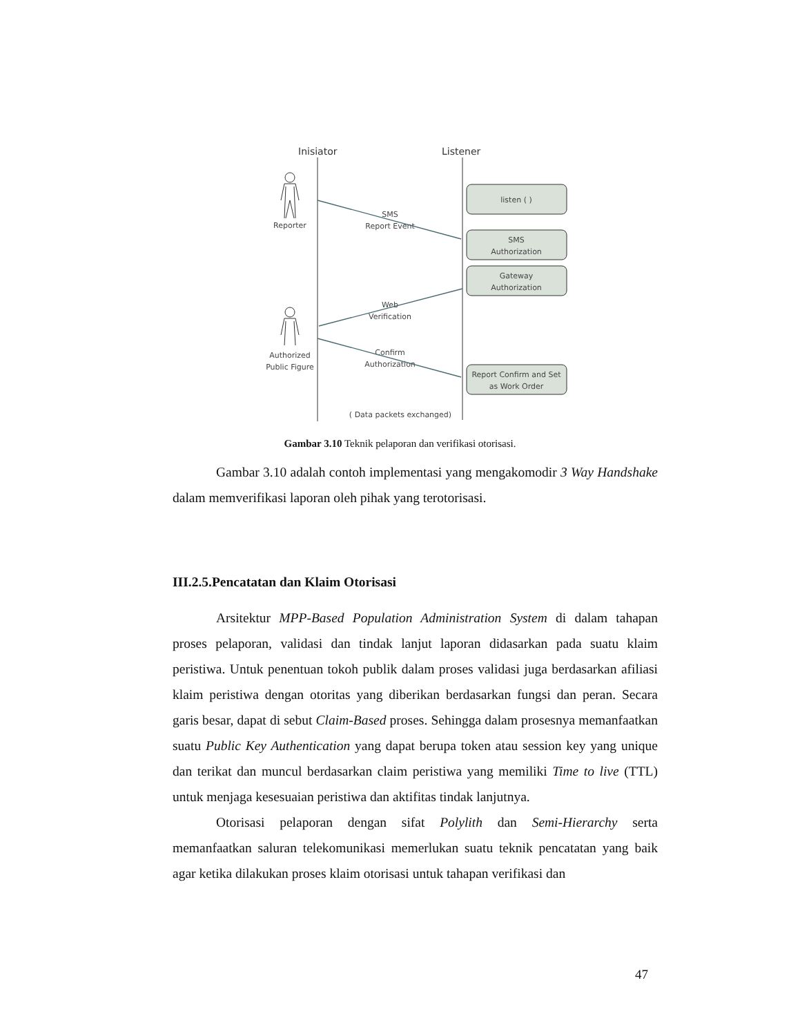Inisiator
Listener
listen ( )
SMS
Authorization
Gateway
Authorization
Report Confirm and Set
as Work Order
Reporter
Authorized
Public Figure
SMS
Report Event
Web
Verification
Confirm
Authorization
( Data packets exchanged)
Gambar 3.10 Teknik pelaporan dan verifikasi otorisasi.
Gambar 3.10 adalah contoh implementasi yang mengakomodir 3 Way Handshake dalam memverifikasi laporan oleh pihak yang terotorisasi.
III.2.5.Pencatatan dan Klaim Otorisasi
Arsitektur MPP-Based Population Administration System di dalam tahapan proses pelaporan, validasi dan tindak lanjut laporan didasarkan pada suatu klaim peristiwa. Untuk penentuan tokoh publik dalam proses validasi juga berdasarkan afiliasi klaim peristiwa dengan otoritas yang diberikan berdasarkan fungsi dan peran. Secara garis besar, dapat di sebut Claim-Based proses. Sehingga dalam prosesnya memanfaatkan suatu Public Key Authentication yang dapat berupa token atau session key yang unique dan terikat dan muncul berdasarkan claim peristiwa yang memiliki Time to live (TTL) untuk menjaga kesesuaian peristiwa dan aktifitas tindak lanjutnya.
Otorisasi pelaporan dengan sifat Polylith dan Semi-Hierarchy serta memanfaatkan saluran telekomunikasi memerlukan suatu teknik pencatatan yang baik agar ketika dilakukan proses klaim otorisasi untuk tahapan verifikasi dan
47